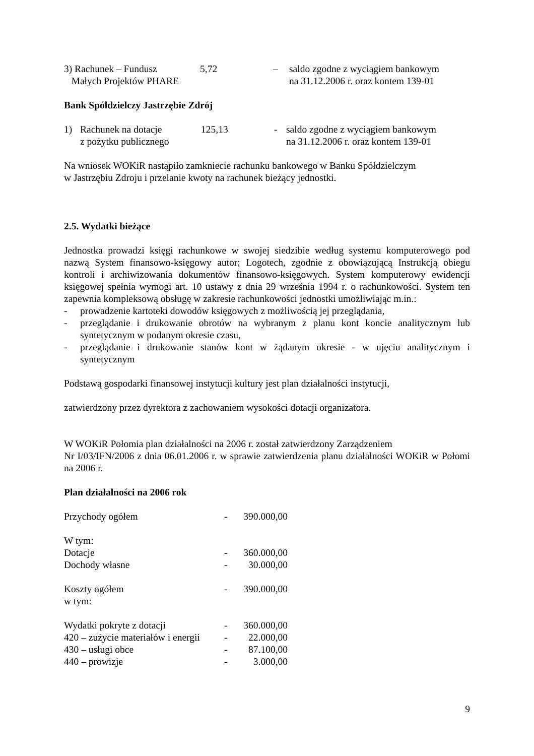| 3) Rachunek – Fundusz Małych Projektów PHARE | 5,72 | – | saldo zgodne z wyciągiem bankowym na 31.12.2006 r. oraz kontem 139-01 |
Bank Spółdzielczy Jastrzębie Zdrój
| 1) | Rachunek na dotacje z pożytku publicznego | 125,13 | - | saldo zgodne z wyciągiem bankowym na 31.12.2006 r. oraz kontem 139-01 |
Na wniosek WOKiR nastąpiło zamkniecie rachunku bankowego w Banku Spółdzielczym
w Jastrzębiu Zdroju i przelanie kwoty na rachunek bieżący jednostki.
2.5. Wydatki bieżące
Jednostka prowadzi księgi rachunkowe w swojej siedzibie według systemu komputerowego pod nazwą System finansowo-księgowy autor; Logotech, zgodnie z obowiązującą Instrukcją obiegu kontroli i archiwizowania dokumentów finansowo-księgowych. System komputerowy ewidencji księgowej spełnia wymogi art. 10 ustawy z dnia 29 września 1994 r. o rachunkowości. System ten zapewnia kompleksową obsługę w zakresie rachunkowości jednostki umożliwiając m.in.:
- prowadzenie kartoteki dowodów księgowych z możliwością jej przeglądania,
- przeglądanie i drukowanie obrotów na wybranym z planu kont koncie analitycznym lub syntetycznym w podanym okresie czasu,
- przeglądanie i drukowanie stanów kont w żądanym okresie - w ujęciu analitycznym i syntetycznym
Podstawą gospodarki finansowej instytucji kultury jest plan działalności instytucji,
zatwierdzony przez dyrektora z zachowaniem wysokości dotacji organizatora.
W WOKiR Połomia plan działalności na 2006 r. został zatwierdzony Zarządzeniem
Nr I/03/IFN/2006 z dnia 06.01.2006 r. w sprawie zatwierdzenia planu działalności WOKiR w Połomi na 2006 r.
Plan działalności na 2006 rok
| Przychody ogółem | - | 390.000,00 |
| W tym: | | |
| Dotacje | - | 360.000,00 |
| Dochody własne | - | 30.000,00 |
| Koszty ogółem | - | 390.000,00 |
| w tym: | | |
| Wydatki pokryte z dotacji | - | 360.000,00 |
| 420 – zużycie materiałów i energii | - | 22.000,00 |
| 430 – usługi obce | - | 87.100,00 |
| 440 – prowizje | - | 3.000,00 |
9